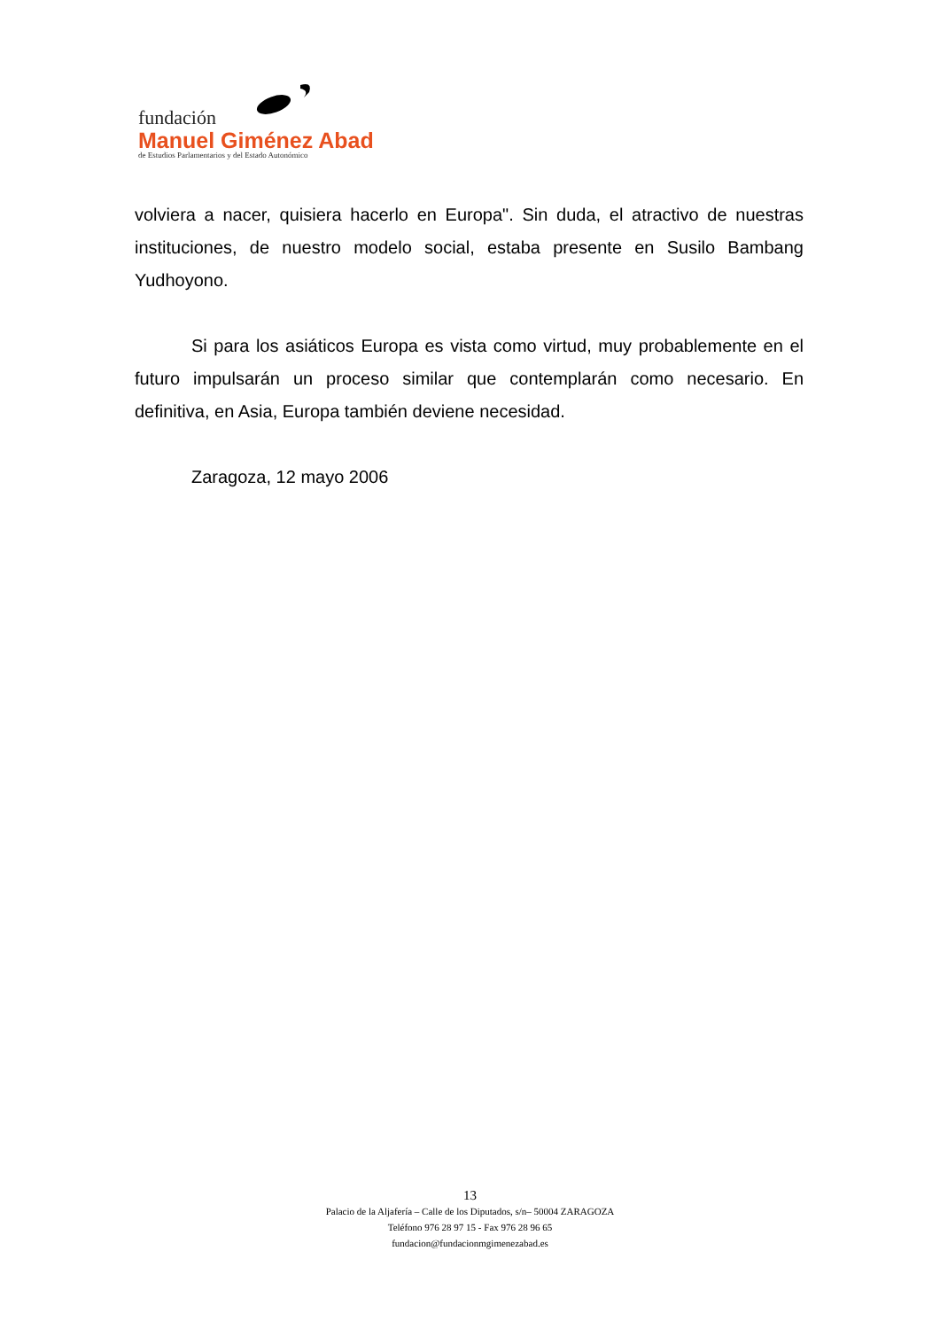fundación
Manuel Giménez Abad
de Estudios Parlamentarios y del Estado Autonómico
volviera a nacer, quisiera hacerlo en Europa". Sin duda, el atractivo de nuestras instituciones, de nuestro modelo social, estaba presente en Susilo Bambang Yudhoyono.
Si para los asiáticos Europa es vista como virtud, muy probablemente en el futuro impulsarán un proceso similar que contemplarán como necesario. En definitiva, en Asia, Europa también deviene necesidad.
Zaragoza, 12 mayo 2006
13
Palacio de la Aljafería – Calle de los Diputados, s/n– 50004 ZARAGOZA
Teléfono 976 28 97 15 - Fax 976 28 96 65
fundacion@fundacionmgimenezabad.es